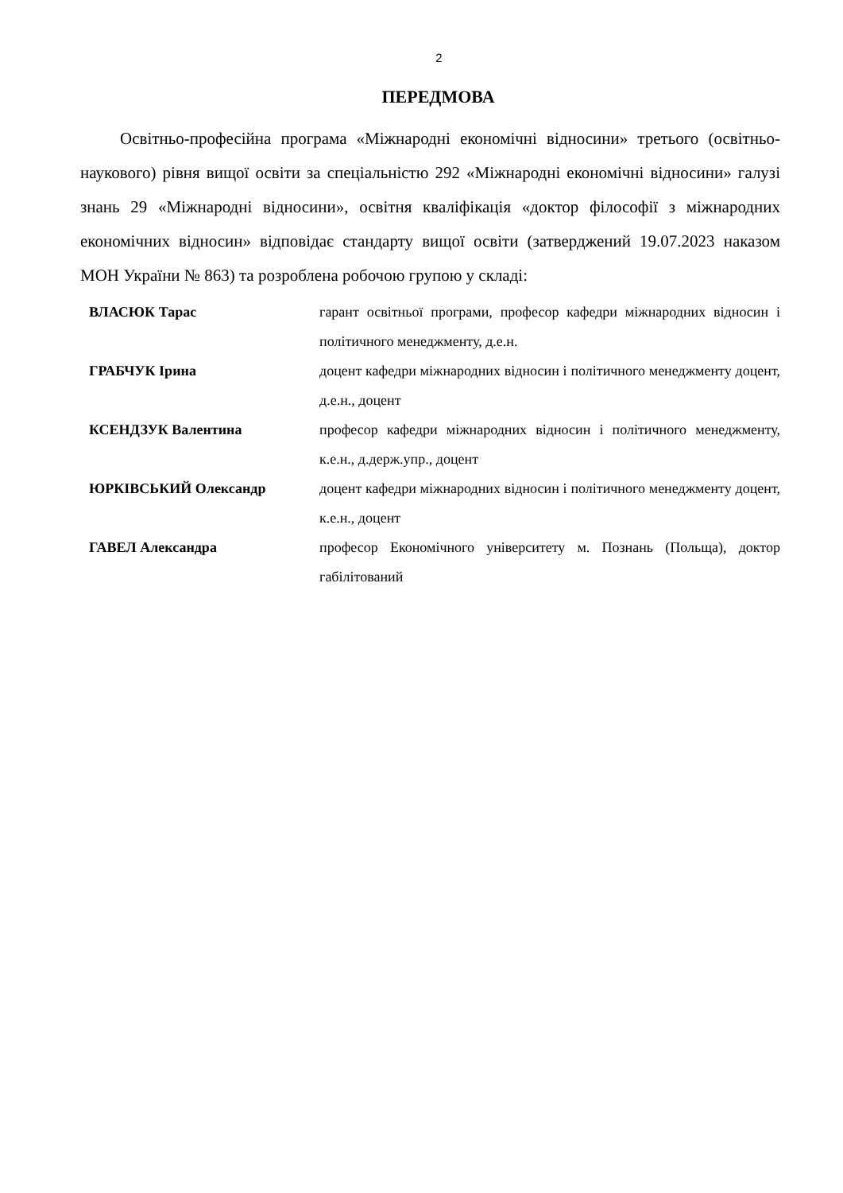2
ПЕРЕДМОВА
Освітньо-професійна програма «Міжнародні економічні відносини» третього (освітньо-наукового) рівня вищої освіти за спеціальністю 292 «Міжнародні економічні відносини» галузі знань 29 «Міжнародні відносини», освітня кваліфікація «доктор філософії з міжнародних економічних відносин» відповідає стандарту вищої освіти (затверджений 19.07.2023 наказом МОН України № 863) та розроблена робочою групою у складі:
| ВЛАСЮК Тарас | гарант освітньої програми, професор кафедри міжнародних відносин і політичного менеджменту, д.е.н. |
| ГРАБЧУК Ірина | доцент кафедри міжнародних відносин і політичного менеджменту доцент, д.е.н., доцент |
| КСЕНДЗУК Валентина | професор кафедри міжнародних відносин і політичного менеджменту, к.е.н., д.держ.упр., доцент |
| ЮРКІВСЬКИЙ Олександр | доцент кафедри міжнародних відносин і політичного менеджменту доцент, к.е.н., доцент |
| ГАВЕЛ Александра | професор Економічного університету м. Познань (Польща), доктор габілітований |